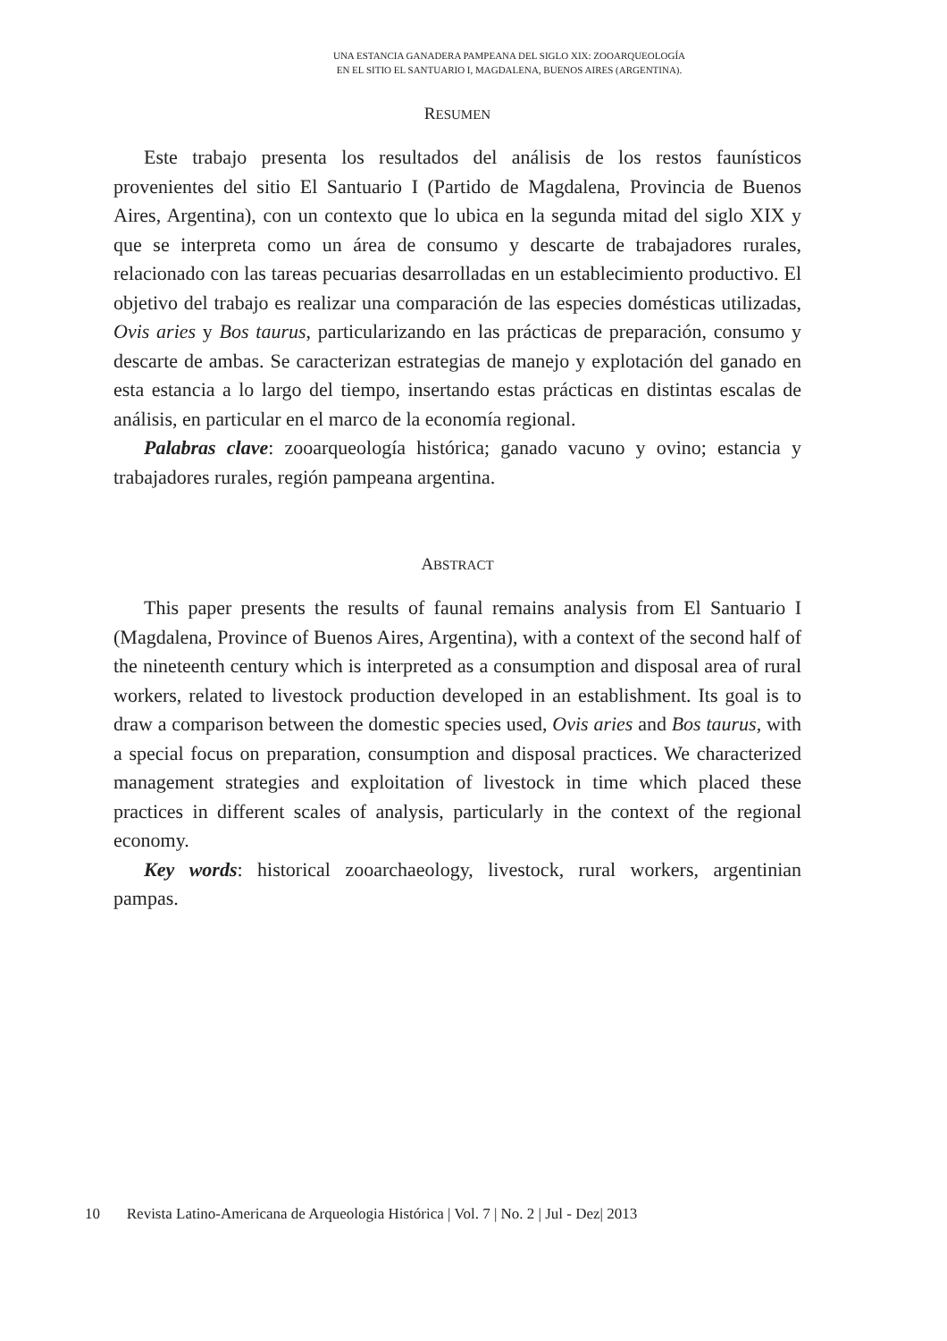UNA ESTANCIA GANADERA PAMPEANA DEL SIGLO XIX: ZOOARQUEOLOGÍA
EN EL SITIO EL SANTUARIO I, MAGDALENA, BUENOS AIRES (ARGENTINA).
RESUMEN
Este trabajo presenta los resultados del análisis de los restos faunísticos provenientes del sitio El Santuario I (Partido de Magdalena, Provincia de Buenos Aires, Argentina), con un contexto que lo ubica en la segunda mitad del siglo XIX y que se interpreta como un área de consumo y descarte de trabajadores rurales, relacionado con las tareas pecuarias desarrolladas en un establecimiento productivo. El objetivo del trabajo es realizar una comparación de las especies domésticas utilizadas, Ovis aries y Bos taurus, particularizando en las prácticas de preparación, consumo y descarte de ambas. Se caracterizan estrategias de manejo y explotación del ganado en esta estancia a lo largo del tiempo, insertando estas prácticas en distintas escalas de análisis, en particular en el marco de la economía regional.
Palabras clave: zooarqueología histórica; ganado vacuno y ovino; estancia y trabajadores rurales, región pampeana argentina.
ABSTRACT
This paper presents the results of faunal remains analysis from El Santuario I (Magdalena, Province of Buenos Aires, Argentina), with a context of the second half of the nineteenth century which is interpreted as a consumption and disposal area of rural workers, related to livestock production developed in an establishment. Its goal is to draw a comparison between the domestic species used, Ovis aries and Bos taurus, with a special focus on preparation, consumption and disposal practices. We characterized management strategies and exploitation of livestock in time which placed these practices in different scales of analysis, particularly in the context of the regional economy.
Key words: historical zooarchaeology, livestock, rural workers, argentinian pampas.
10 Revista Latino-Americana de Arqueologia Histórica | Vol. 7 | No. 2 | Jul - Dez| 2013